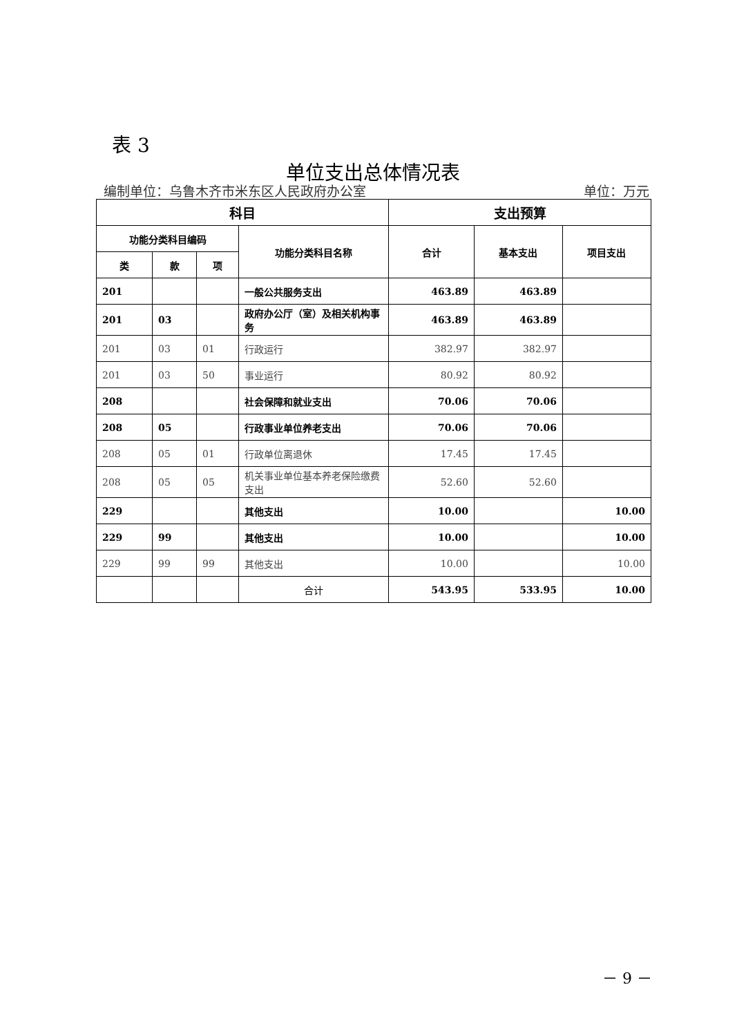表 3
单位支出总体情况表
编制单位：乌鲁木齐市米东区人民政府办公室 单位：万元
| 科目 | | | | 支出预算 | | |
| --- | --- | --- | --- | --- | --- | --- |
| 功能分类科目编码 | | | 功能分类科目名称 | 合计 | 基本支出 | 项目支出 |
| 类 | 款 | 项 | | | | |
| 201 | | | 一般公共服务支出 | 463.89 | 463.89 | |
| 201 | 03 | | 政府办公厅（室）及相关机构事务 | 463.89 | 463.89 | |
| 201 | 03 | 01 | 行政运行 | 382.97 | 382.97 | |
| 201 | 03 | 50 | 事业运行 | 80.92 | 80.92 | |
| 208 | | | 社会保障和就业支出 | 70.06 | 70.06 | |
| 208 | 05 | | 行政事业单位养老支出 | 70.06 | 70.06 | |
| 208 | 05 | 01 | 行政单位离退休 | 17.45 | 17.45 | |
| 208 | 05 | 05 | 机关事业单位基本养老保险缴费支出 | 52.60 | 52.60 | |
| 229 | | | 其他支出 | 10.00 | | 10.00 |
| 229 | 99 | | 其他支出 | 10.00 | | 10.00 |
| 229 | 99 | 99 | 其他支出 | 10.00 | | 10.00 |
| | | | 合计 | 543.95 | 533.95 | 10.00 |
－ 9 －